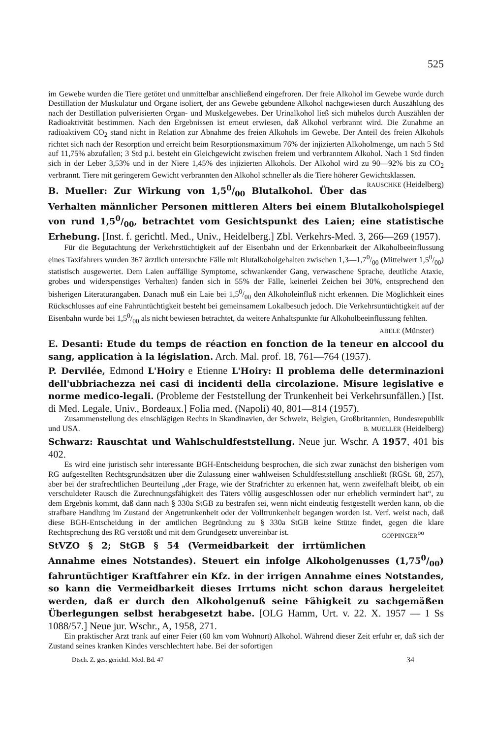525
im Gewebe wurden die Tiere getötet und unmittelbar anschließend eingefroren. Der freie Alkohol im Gewebe wurde durch Destillation der Muskulatur und Organe isoliert, der ans Gewebe gebundene Alkohol nachgewiesen durch Auszählung des nach der Destillation pulverisierten Organ- und Muskelgewebes. Der Urinalkohol ließ sich mühelos durch Auszählen der Radioaktivität bestimmen. Nach den Ergebnissen ist erneut erwiesen, daß Alkohol verbrannt wird. Die Zunahme an radioaktivem CO<sub>2</sub> stand nicht in Relation zur Abnahme des freien Alkohols im Gewebe. Der Anteil des freien Alkohols richtet sich nach der Resorption und erreicht beim Resorptionsmaximum 76% der injizierten Alkoholmenge, um nach 5 Std auf 11,75% abzufallen; 3 Std p.i. besteht ein Gleichgewicht zwischen freiem und verbranntem Alkohol. Nach 1 Std finden sich in der Leber 3,53% und in der Niere 1,45% des injizierten Alkohols. Der Alkohol wird zu 90—92% bis zu CO<sub>2</sub> verbrannt. Tiere mit geringerem Gewicht verbrannten den Alkohol schneller als die Tiere höherer Gewichtsklassen. RAUSCHKE (Heidelberg)
B. Mueller: Zur Wirkung von 1,50/00 Blutalkohol. Über das Verhalten männlicher Personen mittleren Alters bei einem Blutalkoholspiegel von rund 1,50/00, betrachtet vom Gesichtspunkt des Laien; eine statistische Erhebung. [Inst. f. gerichtl. Med., Univ., Heidelberg.] Zbl. Verkehrs-Med. 3, 266—269 (1957).
Für die Begutachtung der Verkehrstüchtigkeit auf der Eisenbahn und der Erkennbarkeit der Alkoholbeeinflussung eines Taxifahrers wurden 367 ärztlich untersuchte Fälle mit Blutalkoholgehalten zwischen 1,3—1,70/00 (Mittelwert 1,50/00) statistisch ausgewertet. Dem Laien auffällige Symptome, schwankender Gang, verwaschene Sprache, deutliche Ataxie, grobes und widerspenstiges Verhalten) fanden sich in 55% der Fälle, keinerlei Zeichen bei 30%, entsprechend den bisherigen Literaturangaben. Danach muß ein Laie bei 1,50/00 den Alkoholeinfluß nicht erkennen. Die Möglichkeit eines Rückschlusses auf eine Fahruntüchtigkeit besteht bei gemeinsamem Lokalbesuch jedoch. Die Verkehrsuntüchtigkeit auf der Eisenbahn wurde bei 1,50/00 als nicht bewiesen betrachtet, da weitere Anhaltspunkte für Alkoholbeeinflussung fehlten.
ABELE (Münster)
E. Desanti: Etude du temps de réaction en fonction de la teneur en alccool du sang, application à la législation. Arch. Mal. prof. 18, 761—764 (1957).
P. Dervilée, Edmond L'Hoiry e Etienne L'Hoiry: Il problema delle determinazioni dell'ubbriachezza nei casi di incidenti della circolazione. Misure legislative e norme medico-legali. (Probleme der Feststellung der Trunkenheit bei Verkehrsunfällen.) [Ist. di Med. Legale, Univ., Bordeaux.] Folia med. (Napoli) 40, 801—814 (1957).
Zusammenstellung des einschlägigen Rechts in Skandinavien, der Schweiz, Belgien, Großbritannien, Bundesrepublik und USA. B. MUELLER (Heidelberg)
Schwarz: Rauschtat und Wahlschuldfeststellung. Neue jur. Wschr. A 1957, 401 bis 402.
Es wird eine juristisch sehr interessante BGH-Entscheidung besprochen, die sich zwar zunächst den bisherigen vom RG aufgestellten Rechtsgrundsätzen über die Zulassung einer wahlweisen Schuldfeststellung anschließt (RGSt. 68, 257), aber bei der strafrechtlichen Beurteilung „der Frage, wie der Strafrichter zu erkennen hat, wenn zweifelhaft bleibt, ob ein verschuldeter Rausch die Zurechnungsfähigkeit des Täters völlig ausgeschlossen oder nur erheblich vermindert hat“, zu dem Ergebnis kommt, daß dann nach § 330a StGB zu bestrafen sei, wenn nicht eindeutig festgestellt werden kann, ob die strafbare Handlung im Zustand der Angetrunkenheit oder der Volltrunkenheit begangen worden ist. Verf. weist nach, daß diese BGH-Entscheidung in der amtlichen Begründung zu § 330a StGB keine Stütze findet, gegen die klare Rechtsprechung des RG verstößt und mit dem Grundgesetz unvereinbar ist. GÖPPINGER<sup>oo</sup>
StVZO § 2; StGB § 54 (Vermeidbarkeit der irrtümlichen Annahme eines Notstandes). Steuert ein infolge Alkoholgenusses (1,750/00) fahruntüchtiger Kraftfahrer ein Kfz. in der irrigen Annahme eines Notstandes, so kann die Vermeidbarkeit dieses Irrtums nicht schon daraus hergeleitet werden, daß er durch den Alkoholgenuß seine Fähigkeit zu sachgemäßen Überlegungen selbst herabgesetzt habe. [OLG Hamm, Urt. v. 22. X. 1957 — 1 Ss 1088/57.] Neue jur. Wschr., A, 1958, 271.
Ein praktischer Arzt trank auf einer Feier (60 km vom Wohnort) Alkohol. Während dieser Zeit erfuhr er, daß sich der Zustand seines kranken Kindes verschlechtert habe. Bei der sofortigen
Dtsch. Z. ges. gerichtl. Med. Bd. 47 34